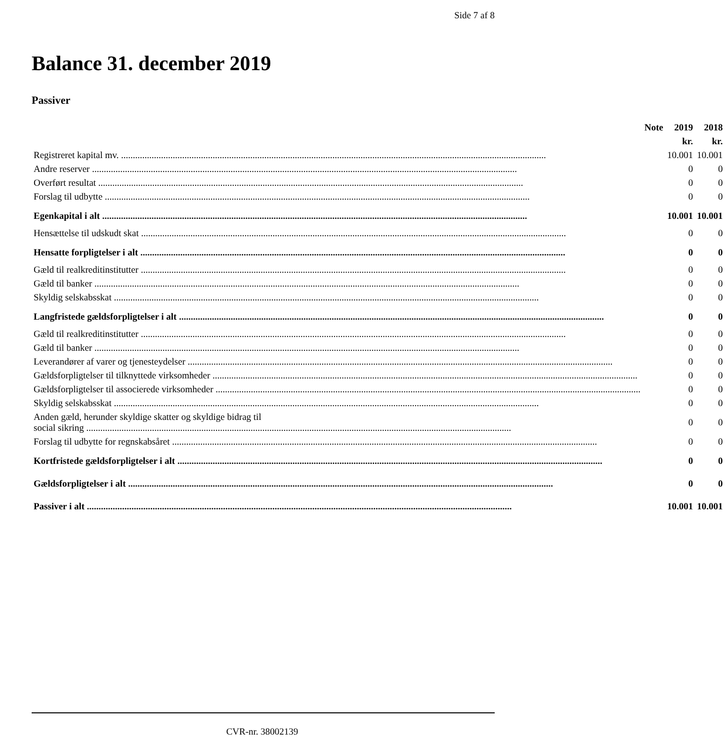Side 7 af 8
Balance 31. december 2019
Passiver
| | Note | 2019 | 2018 |
| --- | --- | --- | --- |
| | | kr. | kr. |
| Registreret kapital mv. | | 10.001 | 10.001 |
| Andre reserver | | 0 | 0 |
| Overført resultat | | 0 | 0 |
| Forslag til udbytte | | 0 | 0 |
| Egenkapital i alt | | 10.001 | 10.001 |
| Hensættelse til udskudt skat | | 0 | 0 |
| Hensatte forpligtelser i alt | | 0 | 0 |
| Gæld til realkreditinstitutter | | 0 | 0 |
| Gæld til banker | | 0 | 0 |
| Skyldig selskabsskat | | 0 | 0 |
| Langfristede gældsforpligtelser i alt | | 0 | 0 |
| Gæld til realkreditinstitutter | | 0 | 0 |
| Gæld til banker | | 0 | 0 |
| Leverandører af varer og tjenesteydelser | | 0 | 0 |
| Gældsforpligtelser til tilknyttede virksomheder | | 0 | 0 |
| Gældsforpligtelser til associerede virksomheder | | 0 | 0 |
| Skyldig selskabsskat | | 0 | 0 |
| Anden gæld, herunder skyldige skatter og skyldige bidrag til social sikring | | 0 | 0 |
| Forslag til udbytte for regnskabsåret | | 0 | 0 |
| Kortfristede gældsforpligtelser i alt | | 0 | 0 |
| Gældsforpligtelser i alt | | 0 | 0 |
| Passiver i alt | | 10.001 | 10.001 |
CVR-nr. 38002139